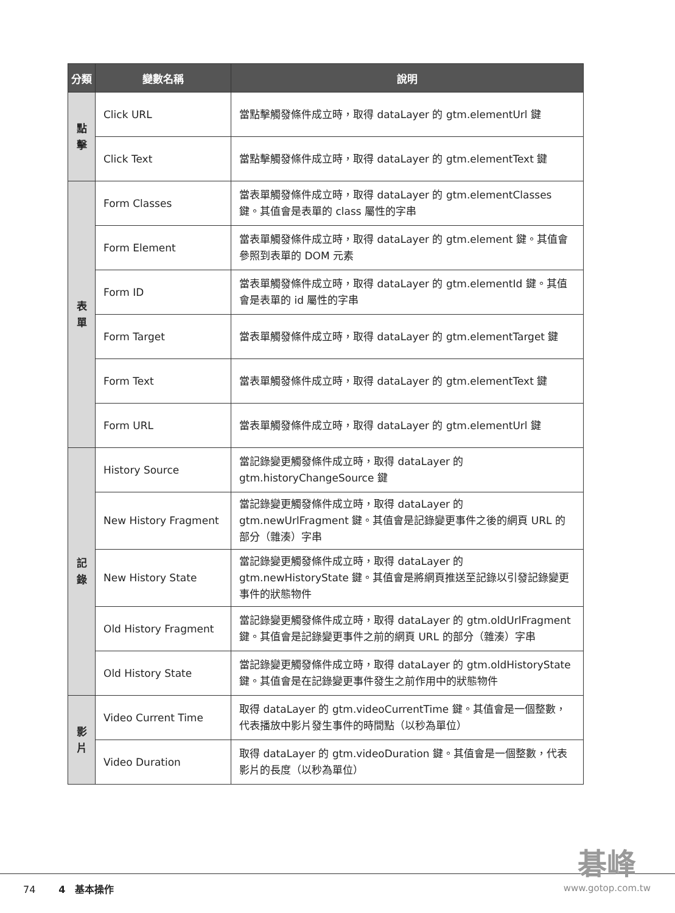| 分類 | 變數名稱 | 說明 |
| --- | --- | --- |
| 點 擊 | Click URL | 當點擊觸發條件成立時，取得 dataLayer 的 gtm.elementUrl 鍵 |
| | Click Text | 當點擊觸發條件成立時，取得 dataLayer 的 gtm.elementText 鍵 |
| 表 單 | Form Classes | 當表單觸發條件成立時，取得 dataLayer 的 gtm.elementClasses 鍵。其值會是表單的 class 屬性的字串 |
| | Form Element | 當表單觸發條件成立時，取得 dataLayer 的 gtm.element 鍵。其值會參照到表單的 DOM 元素 |
| | Form ID | 當表單觸發條件成立時，取得 dataLayer 的 gtm.elementId 鍵。其值會是表單的 id 屬性的字串 |
| | Form Target | 當表單觸發條件成立時，取得 dataLayer 的 gtm.elementTarget 鍵 |
| | Form Text | 當表單觸發條件成立時，取得 dataLayer 的 gtm.elementText 鍵 |
| | Form URL | 當表單觸發條件成立時，取得 dataLayer 的 gtm.elementUrl 鍵 |
| 記 錄 | History Source | 當記錄變更觸發條件成立時，取得 dataLayer 的 gtm.historyChangeSource 鍵 |
| | New History Fragment | 當記錄變更觸發條件成立時，取得 dataLayer 的 gtm.newUrlFragment 鍵。其值會是記錄變更事件之後的網頁 URL 的部分（雜湊）字串 |
| | New History State | 當記錄變更觸發條件成立時，取得 dataLayer 的 gtm.newHistoryState 鍵。其值會是將網頁推送至記錄以引發記錄變更事件的狀態物件 |
| | Old History Fragment | 當記錄變更觸發條件成立時，取得 dataLayer 的 gtm.oldUrlFragment 鍵。其值會是記錄變更事件之前的網頁 URL 的部分（雜湊）字串 |
| | Old History State | 當記錄變更觸發條件成立時，取得 dataLayer 的 gtm.oldHistoryState 鍵。其值會是在記錄變更事件發生之前作用中的狀態物件 |
| 影 片 | Video Current Time | 取得 dataLayer 的 gtm.videoCurrentTime 鍵。其值會是一個整數，代表播放中影片發生事件的時間點（以秒為單位） |
| | Video Duration | 取得 dataLayer 的 gtm.videoDuration 鍵。其值會是一個整數，代表影片的長度（以秒為單位） |
74 4　基本操作
碁峰
www.gotop.com.tw